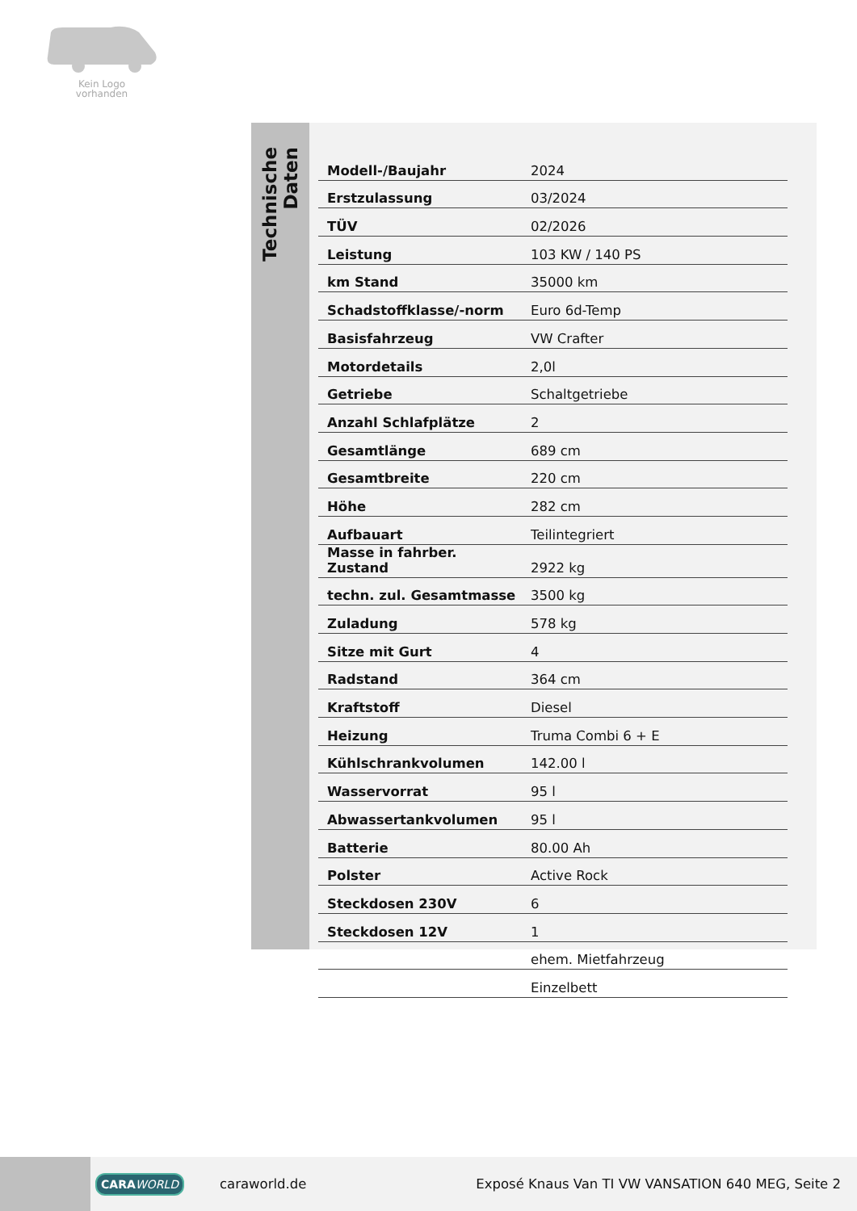Kein Logo
vorhanden
Technische Daten
| Modell-/Baujahr | 2024 |
| Erstzulassung | 03/2024 |
| TÜV | 02/2026 |
| Leistung | 103 KW / 140 PS |
| km Stand | 35000 km |
| Schadstoffklasse/-norm | Euro 6d-Temp |
| Basisfahrzeug | VW Crafter |
| Motordetails | 2,0l |
| Getriebe | Schaltgetriebe |
| Anzahl Schlafplätze | 2 |
| Gesamtlänge | 689 cm |
| Gesamtbreite | 220 cm |
| Höhe | 282 cm |
| Aufbauart | Teilintegriert |
| Masse in fahrber. Zustand | 2922 kg |
| techn. zul. Gesamtmasse | 3500 kg |
| Zuladung | 578 kg |
| Sitze mit Gurt | 4 |
| Radstand | 364 cm |
| Kraftstoff | Diesel |
| Heizung | Truma Combi 6 + E |
| Kühlschrankvolumen | 142.00 l |
| Wasservorrat | 95 l |
| Abwassertankvolumen | 95 l |
| Batterie | 80.00 Ah |
| Polster | Active Rock |
| Steckdosen 230V | 6 |
| Steckdosen 12V | 1 |
| | ehem. Mietfahrzeug |
| | Einzelbett |
CARA WORLD
caraworld.de
Exposé Knaus Van TI VW VANSATION 640 MEG, Seite 2